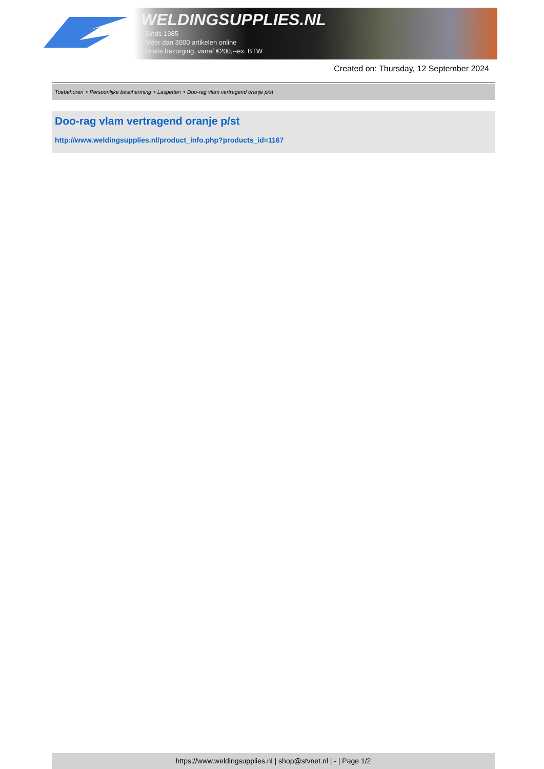WELDINGSUPPLIES.NL
- Sinds 1985
- Méér dan 3000 artikelen online
- Gratis bezorging, vanaf €200,--ex. BTW
Created on: Thursday, 12 September 2024
Toebehoren > Persoonlijke bescherming > Laspetten > Doo-rag vlam vertragend oranje p/st
Doo-rag vlam vertragend oranje p/st
http://www.weldingsupplies.nl/product_info.php?products_id=1167
https://www.weldingsupplies.nl | shop@stvnet.nl | - | Page 1/2